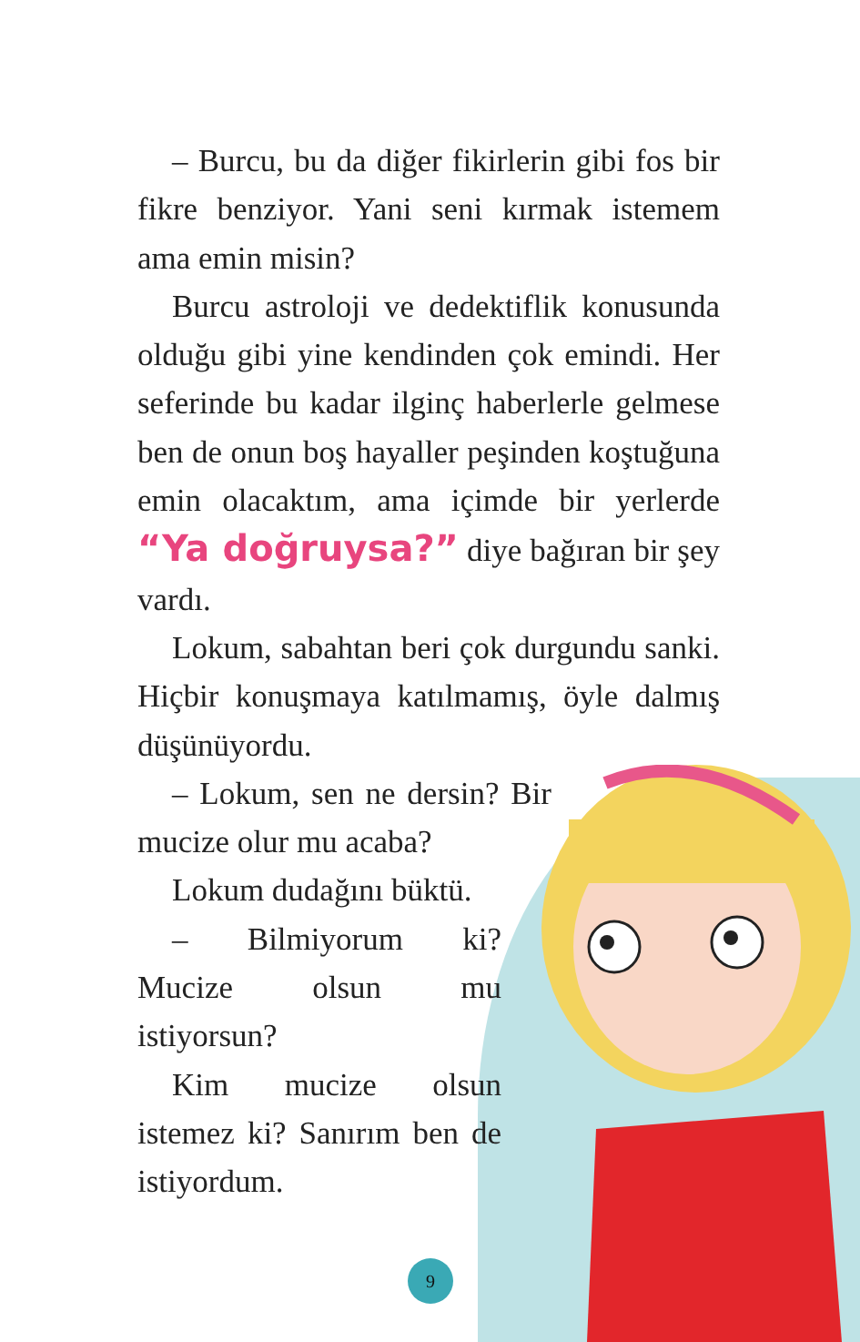– Burcu, bu da diğer fikirlerin gibi fos bir fikre benziyor. Yani seni kırmak istemem ama emin misin?
Burcu astroloji ve dedektiflik konusunda olduğu gibi yine kendinden çok emindi. Her seferinde bu kadar ilginç haberlerle gelmese ben de onun boş hayaller peşinden koştuğuna emin olacaktım, ama içimde bir yerlerde “Ya doğruysa?” diye bağıran bir şey vardı.
Lokum, sabahtan beri çok durgundu sanki. Hiçbir konuşmaya katılmamış, öyle dalmış düşünüyordu.
– Lokum, sen ne dersin? Bir mucize olur mu acaba?
Lokum dudağını büktü.
– Bilmiyorum ki? Mucize olsun mu istiyorsun?
Kim mucize olsun istemez ki? Sanırım ben de istiyordum.
9